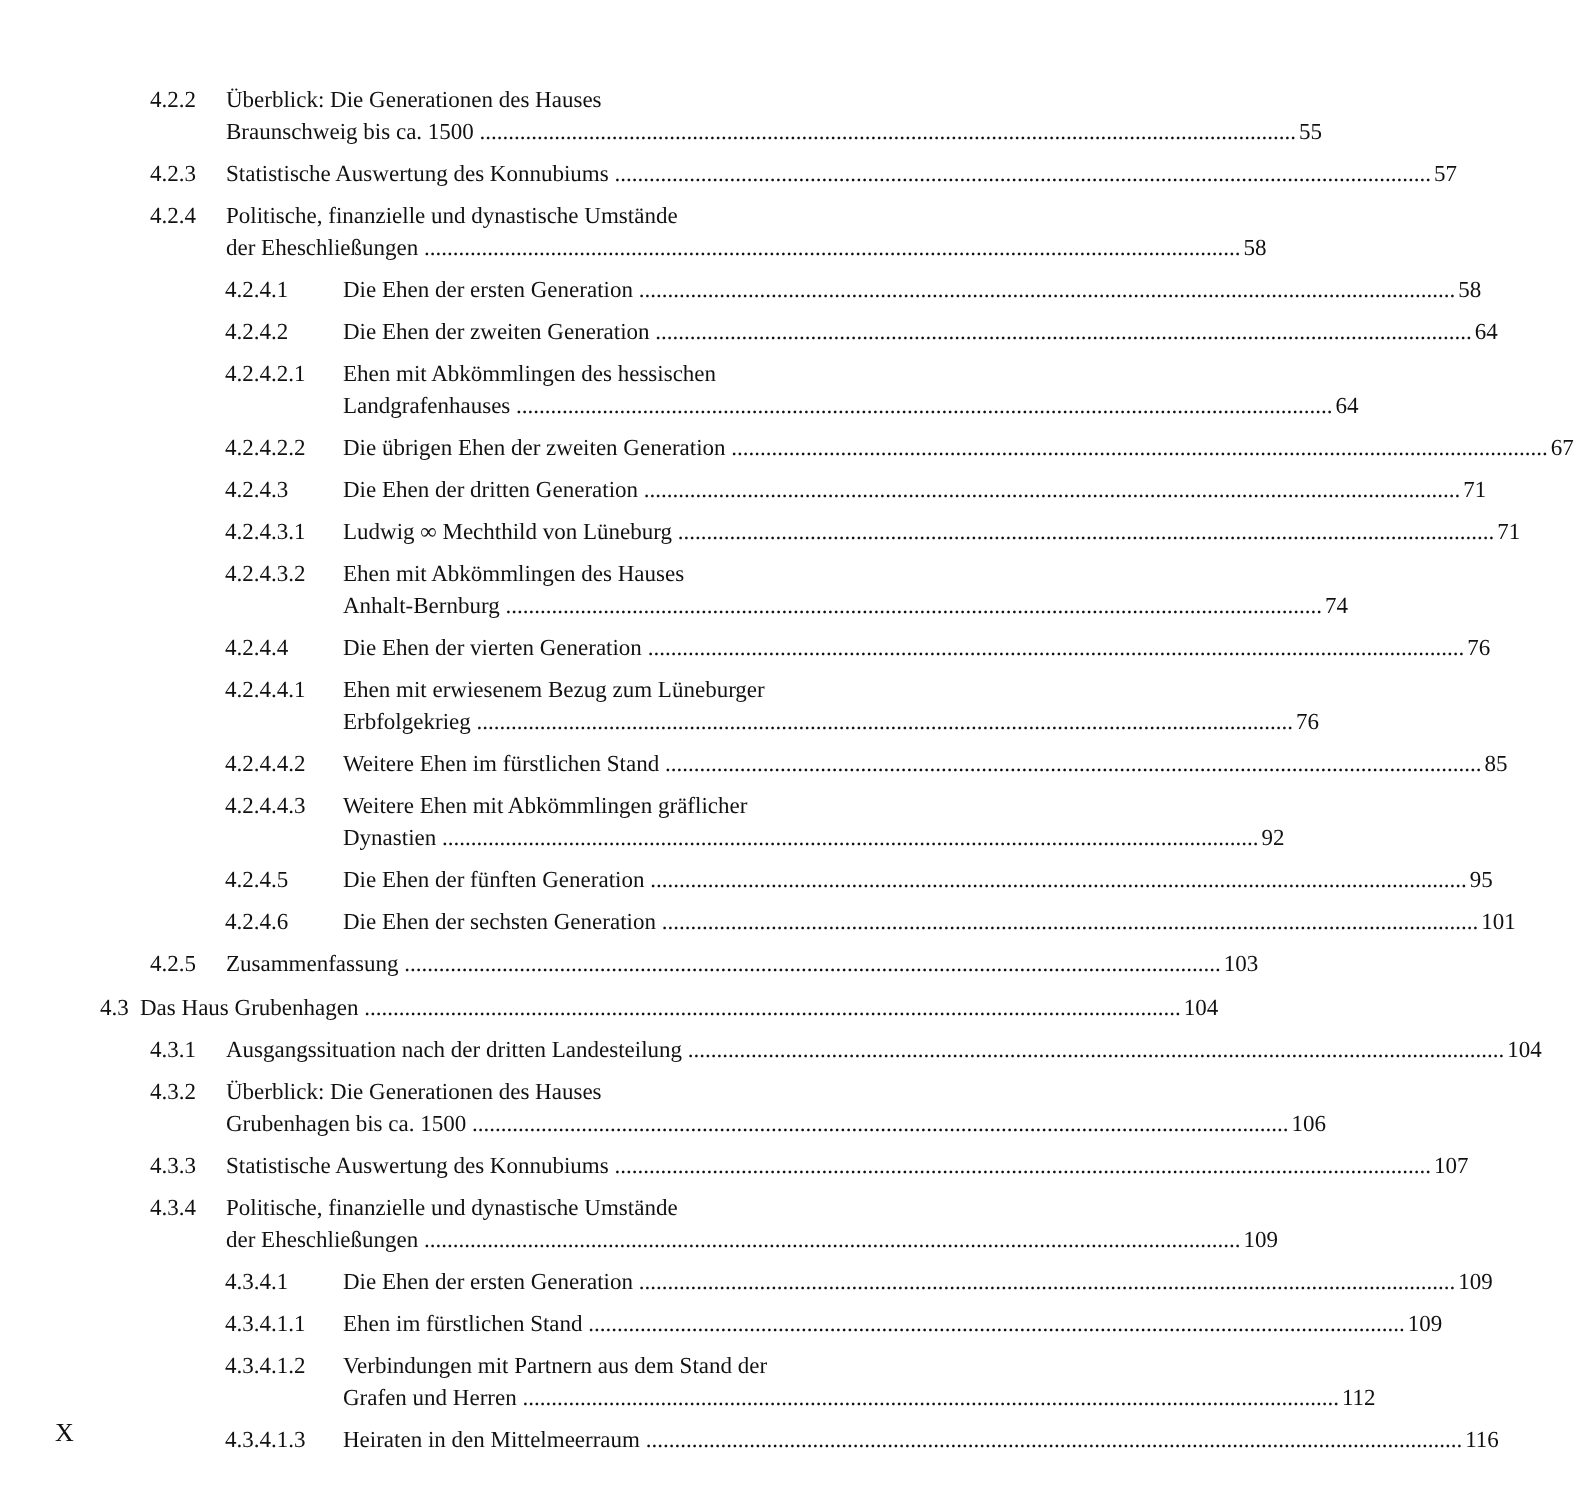4.2.2 Überblick: Die Generationen des Hauses
Braunschweig bis ca. 1500 55
4.2.3 Statistische Auswertung des Konnubiums 57
4.2.4 Politische, finanzielle und dynastische Umstände
der Eheschließungen 58
4.2.4.1 Die Ehen der ersten Generation 58
4.2.4.2 Die Ehen der zweiten Generation 64
4.2.4.2.1
Ehen mit Abkömmlingen des hessischen
Landgrafenhauses 64
4.2.4.2.2
Die übrigen Ehen der zweiten Generation 67
4.2.4.3 Die Ehen der dritten Generation 71
4.2.4.3.1
Ludwig ∞ Mechthild von Lüneburg 71
4.2.4.3.2
Ehen mit Abkömmlingen des Hauses
Anhalt-Bernburg 74
4.2.4.4 Die Ehen der vierten Generation 76
4.2.4.4.1
Ehen mit erwiesenem Bezug zum Lüneburger
Erbfolgekrieg 76
4.2.4.4.2
Weitere Ehen im fürstlichen Stand 85
4.2.4.4.3
Weitere Ehen mit Abkömmlingen gräflicher
Dynastien 92
4.2.4.5 Die Ehen der fünften Generation 95
4.2.4.6 Die Ehen der sechsten Generation 101
4.2.5 Zusammenfassung 103
4.3
Das Haus Grubenhagen 104
4.3.1 Ausgangssituation nach der dritten Landesteilung 104
4.3.2 Überblick: Die Generationen des Hauses
Grubenhagen bis ca. 1500 106
4.3.3 Statistische Auswertung des Konnubiums 107
4.3.4 Politische, finanzielle und dynastische Umstände
der Eheschließungen 109
4.3.4.1 Die Ehen der ersten Generation 109
4.3.4.1.1
Ehen im fürstlichen Stand 109
4.3.4.1.2
Verbindungen mit Partnern aus dem Stand der
Grafen und Herren 112
4.3.4.1.3
Heiraten in den Mittelmeerraum 116
X